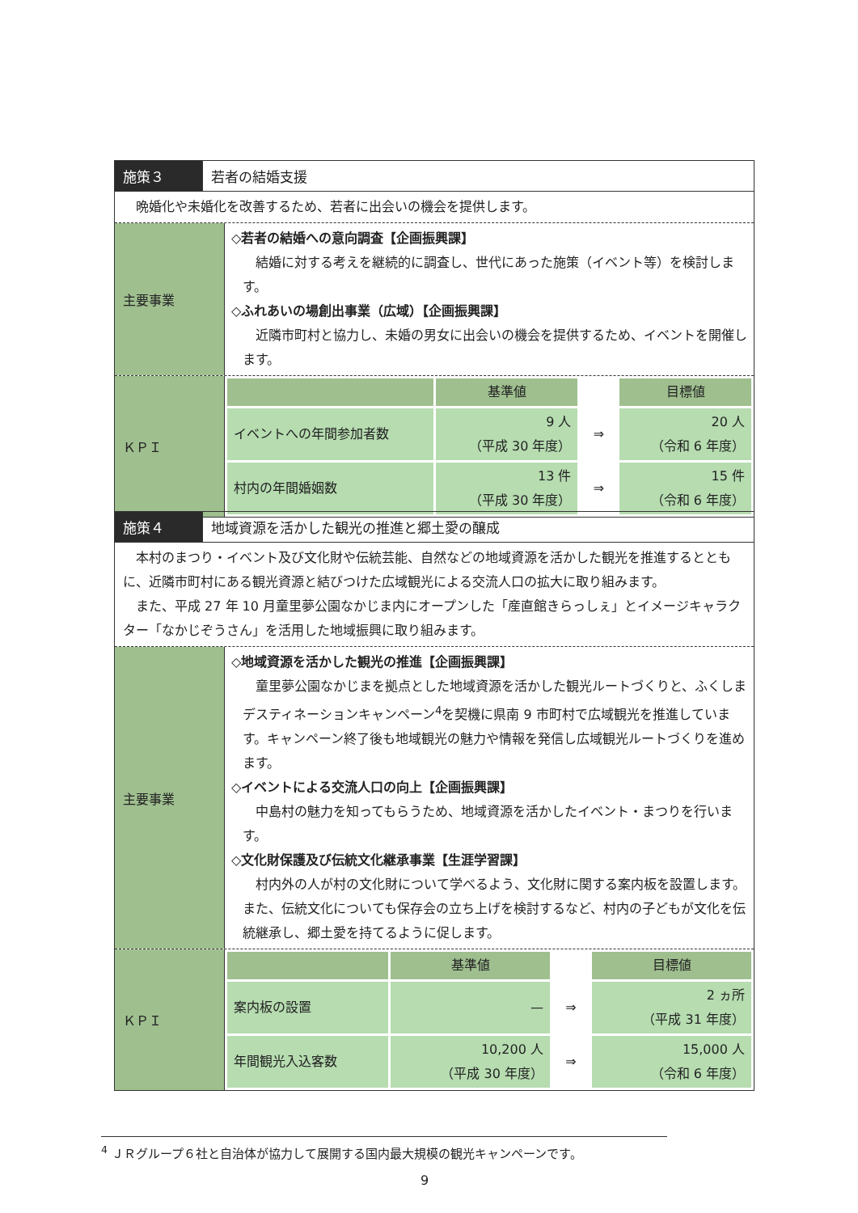施策３ 若者の結婚支援
　晩婚化や未婚化を改善するため、若者に出会いの機会を提供します。
主要事業
◇若者の結婚への意向調査【企画振興課】
結婚に対する考えを継続的に調査し、世代にあった施策（イベント等）を検討します。
◇ふれあいの場創出事業（広域）【企画振興課】
近隣市町村と協力し、未婚の男女に出会いの機会を提供するため、イベントを開催します。
ＫＰＩ
| | 基準値 | | 目標値 |
| イベントへの年間参加者数 | 9 人 （平成 30 年度） | ⇒ | 20 人 （令和 6 年度） |
| 村内の年間婚姻数 | 13 件 （平成 30 年度） | ⇒ | 15 件 （令和 6 年度） |
施策４ 地域資源を活かした観光の推進と郷土愛の醸成
　本村のまつり・イベント及び文化財や伝統芸能、自然などの地域資源を活かした観光を推進するとともに、近隣市町村にある観光資源と結びつけた広域観光による交流人口の拡大に取り組みます。
　また、平成 27 年 10 月童里夢公園なかじま内にオープンした「産直館きらっしぇ」とイメージキャラクター「なかじぞうさん」を活用した地域振興に取り組みます。
主要事業
◇地域資源を活かした観光の推進【企画振興課】
童里夢公園なかじまを拠点とした地域資源を活かした観光ルートづくりと、ふくしまデスティネーションキャンペーン<sup>4</sup>を契機に県南 9 市町村で広域観光を推進しています。キャンペーン終了後も地域観光の魅力や情報を発信し広域観光ルートづくりを進めます。
◇イベントによる交流人口の向上【企画振興課】
中島村の魅力を知ってもらうため、地域資源を活かしたイベント・まつりを行います。
◇文化財保護及び伝統文化継承事業【生涯学習課】
村内外の人が村の文化財について学べるよう、文化財に関する案内板を設置します。また、伝統文化についても保存会の立ち上げを検討するなど、村内の子どもが文化を伝統継承し、郷土愛を持てるように促します。
ＫＰＩ
| | 基準値 | | 目標値 |
| 案内板の設置 | — | ⇒ | 2 ヵ所 （平成 31 年度） |
| 年間観光入込客数 | 10,200 人 （平成 30 年度） | ⇒ | 15,000 人 （令和 6 年度） |
<sup>4</sup> ＪＲグループ６社と自治体が協力して展開する国内最大規模の観光キャンペーンです。
9